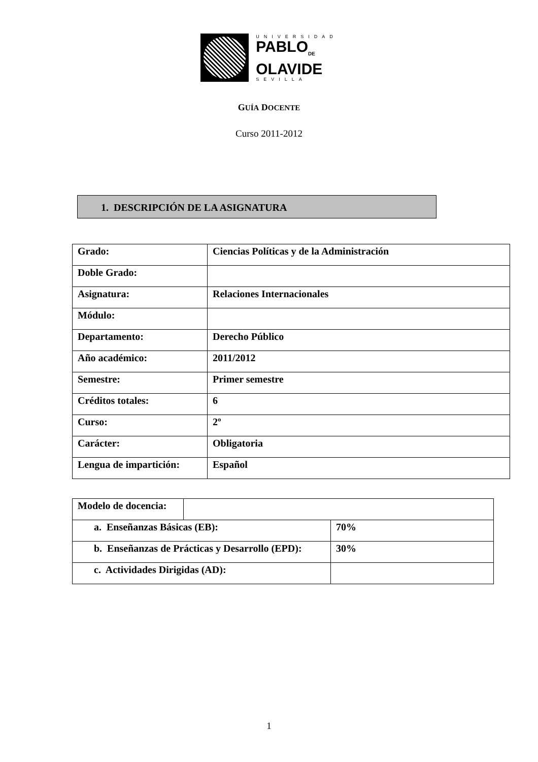UNIVERSIDAD
PABLO<sub>DE</sub>
OLAVIDE
SEVILLA
GUÍA DOCENTE
Curso 2011-2012
1. DESCRIPCIÓN DE LA ASIGNATURA
| Grado: | Ciencias Políticas y de la Administración |
| Doble Grado: | |
| Asignatura: | Relaciones Internacionales |
| Módulo: | |
| Departamento: | Derecho Público |
| Año académico: | 2011/2012 |
| Semestre: | Primer semestre |
| Créditos totales: | 6 |
| Curso: | 2º |
| Carácter: | Obligatoria |
| Lengua de impartición: | Español |
| Modelo de docencia: | | |
| a. Enseñanzas Básicas (EB): | | 70% |
| b. Enseñanzas de Prácticas y Desarrollo (EPD): | | 30% |
| c. Actividades Dirigidas (AD): | | |
1